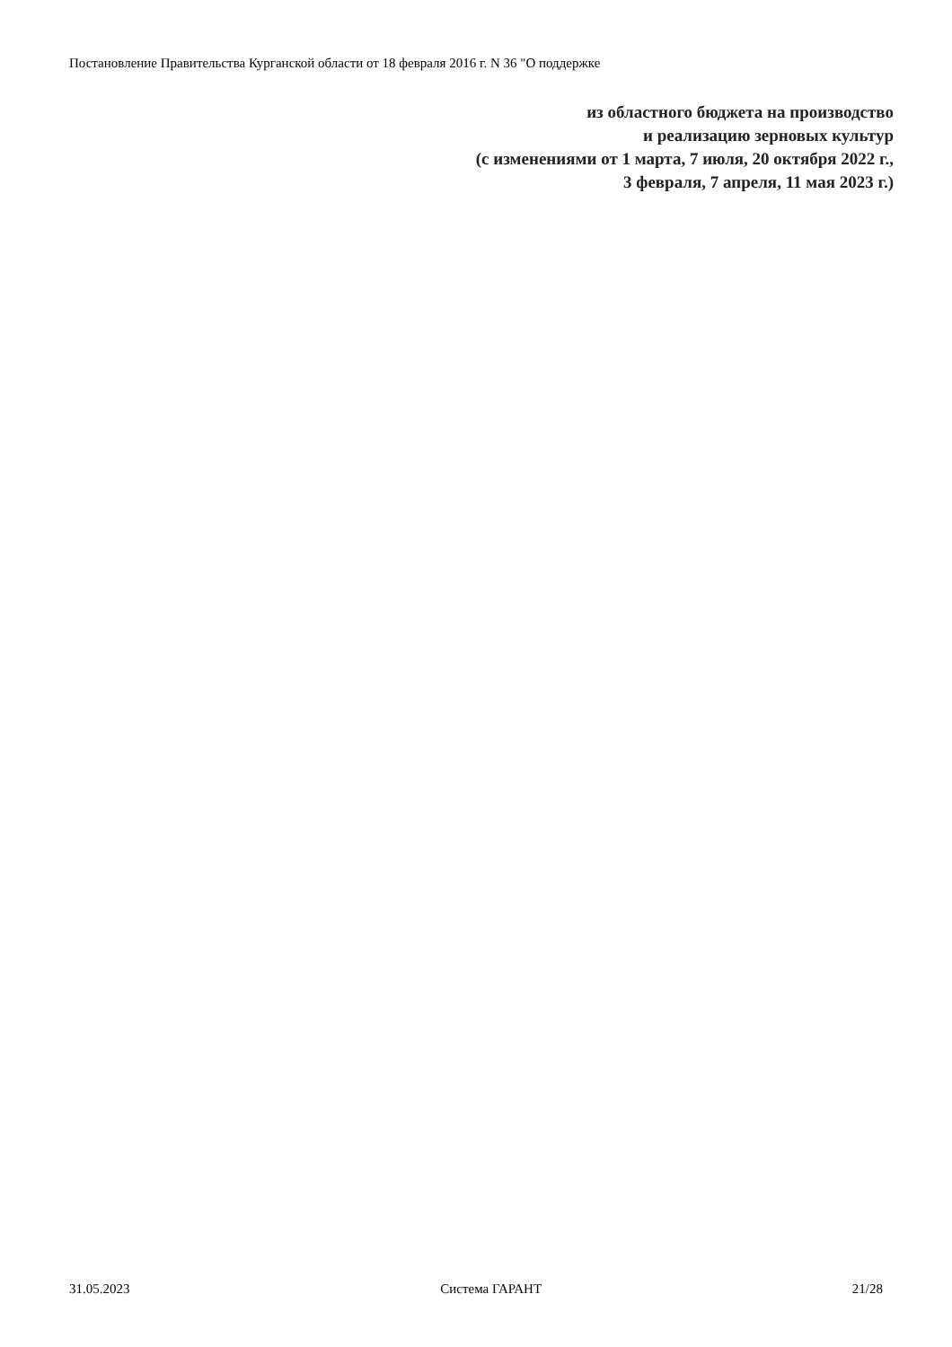Постановление Правительства Курганской области от 18 февраля 2016 г. N 36 "О поддержке
из областного бюджета на производство
и реализацию зерновых культур
(с изменениями от 1 марта, 7 июля, 20 октября 2022 г.,
3 февраля, 7 апреля, 11 мая 2023 г.)
31.05.2023 Система ГАРАНТ 21/28